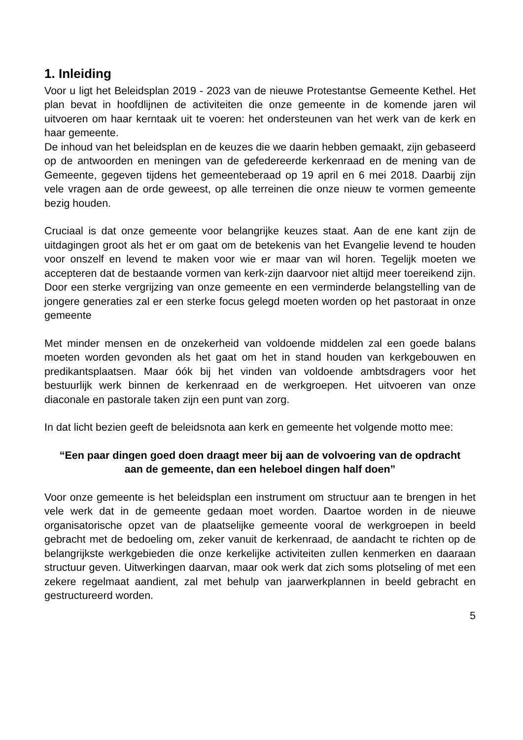1. Inleiding
Voor u ligt het Beleidsplan 2019 - 2023 van de nieuwe Protestantse Gemeente Kethel. Het plan bevat in hoofdlijnen de activiteiten die onze gemeente in de komende jaren wil uitvoeren om haar kerntaak uit te voeren: het ondersteunen van het werk van de kerk en haar gemeente.
De inhoud van het beleidsplan en de keuzes die we daarin hebben gemaakt, zijn gebaseerd op de antwoorden en meningen van de gefedereerde kerkenraad en de mening van de Gemeente, gegeven tijdens het gemeenteberaad op 19 april en 6 mei 2018. Daarbij zijn vele vragen aan de orde geweest, op alle terreinen die onze nieuw te vormen gemeente bezig houden.
Cruciaal is dat onze gemeente voor belangrijke keuzes staat. Aan de ene kant zijn de uitdagingen groot als het er om gaat om de betekenis van het Evangelie levend te houden voor onszelf en levend te maken voor wie er maar van wil horen. Tegelijk moeten we accepteren dat de bestaande vormen van kerk-zijn daarvoor niet altijd meer toereikend zijn. Door een sterke vergrijzing van onze gemeente en een verminderde belangstelling van de jongere generaties zal er een sterke focus gelegd moeten worden op het pastoraat in onze gemeente
Met minder mensen en de onzekerheid van voldoende middelen zal een goede balans moeten worden gevonden als het gaat om het in stand houden van kerkgebouwen en predikantsplaatsen. Maar óók bij het vinden van voldoende ambtsdragers voor het bestuurlijk werk binnen de kerkenraad en de werkgroepen. Het uitvoeren van onze diaconale en pastorale taken zijn een punt van zorg.
In dat licht bezien geeft de beleidsnota aan kerk en gemeente het volgende motto mee:
“Een paar dingen goed doen draagt meer bij aan de volvoering van de opdracht aan de gemeente, dan een heleboel dingen half doen”
Voor onze gemeente is het beleidsplan een instrument om structuur aan te brengen in het vele werk dat in de gemeente gedaan moet worden. Daartoe worden in de nieuwe organisatorische opzet van de plaatselijke gemeente vooral de werkgroepen in beeld gebracht met de bedoeling om, zeker vanuit de kerkenraad, de aandacht te richten op de belangrijkste werkgebieden die onze kerkelijke activiteiten zullen kenmerken en daaraan structuur geven. Uitwerkingen daarvan, maar ook werk dat zich soms plotseling of met een zekere regelmaat aandient, zal met behulp van jaarwerkplannen in beeld gebracht en gestructureerd worden.
5